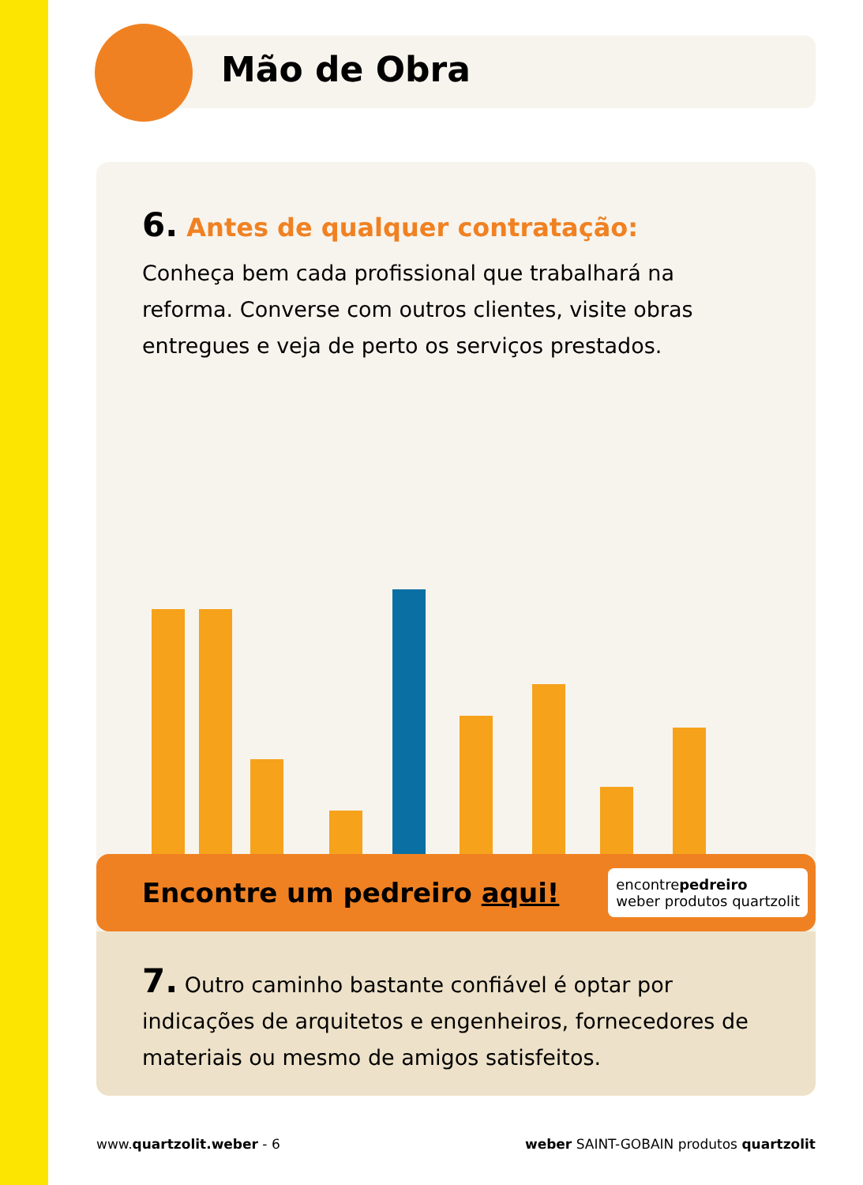Mão de Obra
6. Antes de qualquer contratação:
Conheça bem cada profissional que trabalhará na reforma. Converse com outros clientes, visite obras entregues e veja de perto os serviços prestados.
Encontre um pedreiro aqui!
encontrepedreiro
weber produtos quartzolit
7. Outro caminho bastante confiável é optar por indicações de arquitetos e engenheiros, fornecedores de materiais ou mesmo de amigos satisfeitos.
www.quartzolit.weber - 6 weber SAINT-GOBAIN produtos quartzolit